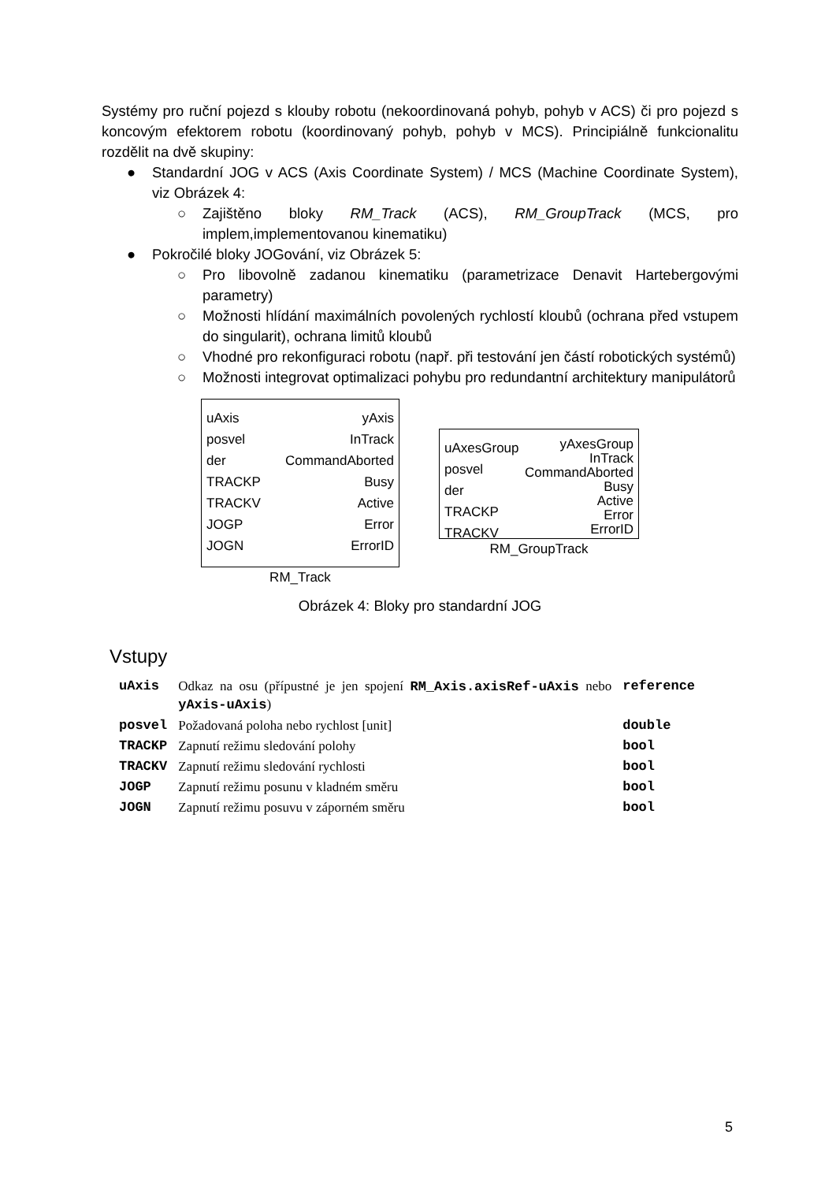Systémy pro ruční pojezd s klouby robotu (nekoordinovaná pohyb, pohyb v ACS) či pro pojezd s koncovým efektorem robotu (koordinovaný pohyb, pohyb v MCS). Principiálně funkcionalitu rozdělit na dvě skupiny:
● Standardní JOG v ACS (Axis Coordinate System) / MCS (Machine Coordinate System), viz Obrázek 4:
○ Zajištěno bloky RM_Track (ACS), RM_GroupTrack (MCS, pro implem,implementovanou kinematiku)
● Pokročilé bloky JOGování, viz Obrázek 5:
○ Pro libovolně zadanou kinematiku (parametrizace Denavit Hartebergovými parametry)
○ Možnosti hlídání maximálních povolených rychlostí kloubů (ochrana před vstupem do singularit), ochrana limitů kloubů
○ Vhodné pro rekonfiguraci robotu (např. při testování jen částí robotických systémů)
○ Možnosti integrovat optimalizaci pohybu pro redundantní architektury manipulátorů
uAxis
posvel
der
TRACKP
TRACKV
JOGP
JOGN
yAxis
InTrack
CommandAborted
Busy
Active
Error
ErrorID
RM_Track
uAxesGroup
posvel
der
TRACKP
TRACKV
yAxesGroup
InTrack
CommandAborted
Busy
Active
Error
ErrorID
RM_GroupTrack
Obrázek 4: Bloky pro standardní JOG
Vstupy
| uAxis | Odkaz na osu (přípustné je jen spojení RM_Axis.axisRef-uAxis nebo yAxis-uAxis ) | reference |
| posvel | Požadovaná poloha nebo rychlost [unit] | double |
| TRACKP | Zapnutí režimu sledování polohy | bool |
| TRACKV | Zapnutí režimu sledování rychlosti | bool |
| JOGP | Zapnutí režimu posunu v kladném směru | bool |
| JOGN | Zapnutí režimu posuvu v záporném směru | bool |
5